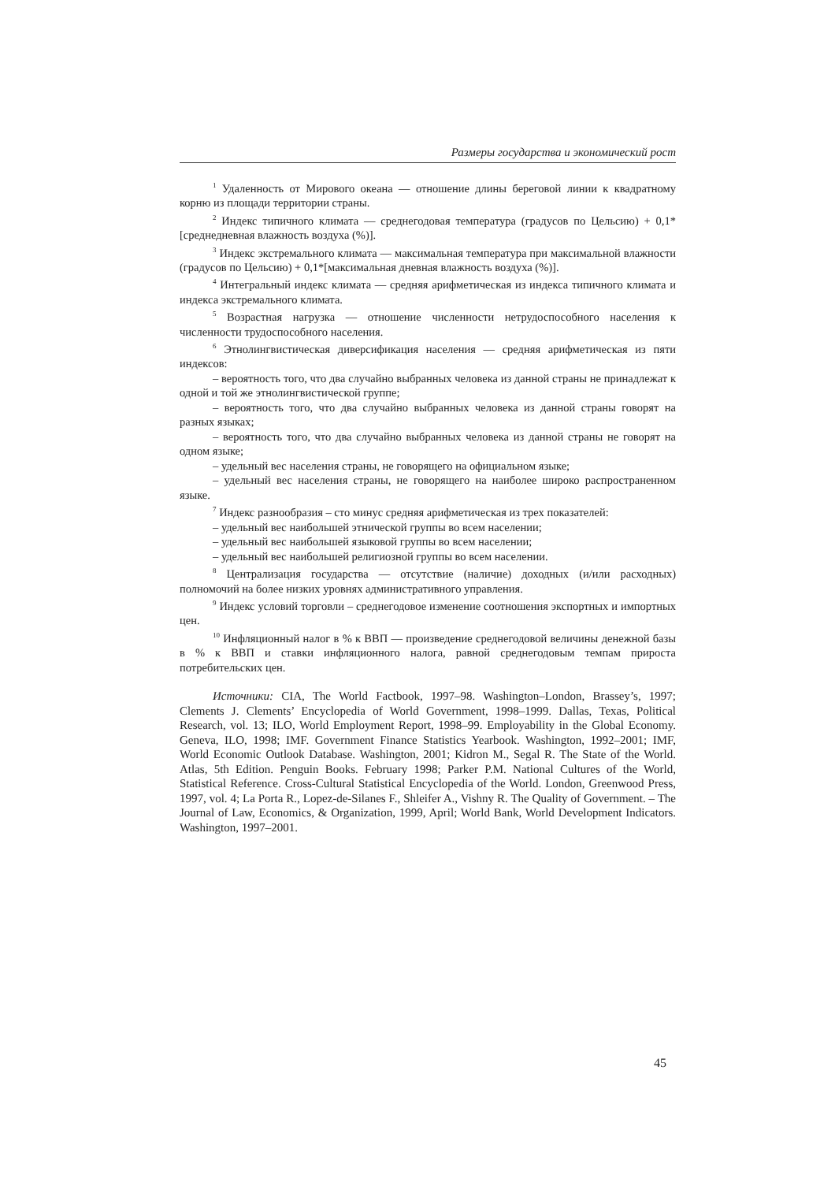Размеры государства и экономический рост
<sup>1</sup> Удаленность от Мирового океана — отношение длины береговой линии к квадратному корню из площади территории страны.
<sup>2</sup> Индекс типичного климата — среднегодовая температура (градусов по Цельсию) + 0,1*[среднедневная влажность воздуха (%)].
<sup>3</sup> Индекс экстремального климата — максимальная температура при максимальной влажности (градусов по Цельсию) + 0,1*[максимальная дневная влажность воздуха (%)].
<sup>4</sup> Интегральный индекс климата — средняя арифметическая из индекса типичного климата и индекса экстремального климата.
<sup>5</sup> Возрастная нагрузка — отношение численности нетрудоспособного населения к численности трудоспособного населения.
<sup>6</sup> Этнолингвистическая диверсификация населения — средняя арифметическая из пяти индексов:
– вероятность того, что два случайно выбранных человека из данной страны не принадлежат к одной и той же этнолингвистической группе;
– вероятность того, что два случайно выбранных человека из данной страны говорят на разных языках;
– вероятность того, что два случайно выбранных человека из данной страны не говорят на одном языке;
– удельный вес населения страны, не говорящего на официальном языке;
– удельный вес населения страны, не говорящего на наиболее широко распространенном языке.
<sup>7</sup> Индекс разнообразия – сто минус средняя арифметическая из трех показателей:
– удельный вес наибольшей этнической группы во всем населении;
– удельный вес наибольшей языковой группы во всем населении;
– удельный вес наибольшей религиозной группы во всем населении.
<sup>8</sup> Централизация государства — отсутствие (наличие) доходных (и/или расходных) полномочий на более низких уровнях административного управления.
<sup>9</sup> Индекс условий торговли – среднегодовое изменение соотношения экспортных и импортных цен.
<sup>10</sup> Инфляционный налог в % к ВВП — произведение среднегодовой величины денежной базы в % к ВВП и ставки инфляционного налога, равной среднегодовым темпам прироста потребительских цен.
Источники: CIA, The World Factbook, 1997–98. Washington–London, Brassey’s, 1997; Clements J. Clements’ Encyclopedia of World Government, 1998–1999. Dallas, Texas, Political Research, vol. 13; ILO, World Employment Report, 1998–99. Employability in the Global Economy. Geneva, ILO, 1998; IMF. Government Finance Statistics Yearbook. Washington, 1992–2001; IMF, World Economic Outlook Database. Washington, 2001; Kidron M., Segal R. The State of the World. Atlas, 5th Edition. Penguin Books. February 1998; Parker P.M. National Cultures of the World, Statistical Reference. Cross-Cultural Statistical Encyclopedia of the World. London, Greenwood Press, 1997, vol. 4; La Porta R., Lopez-de-Silanes F., Shleifer A., Vishny R. The Quality of Government. – The Journal of Law, Economics, & Organization, 1999, April; World Bank, World Development Indicators. Washington, 1997–2001.
45